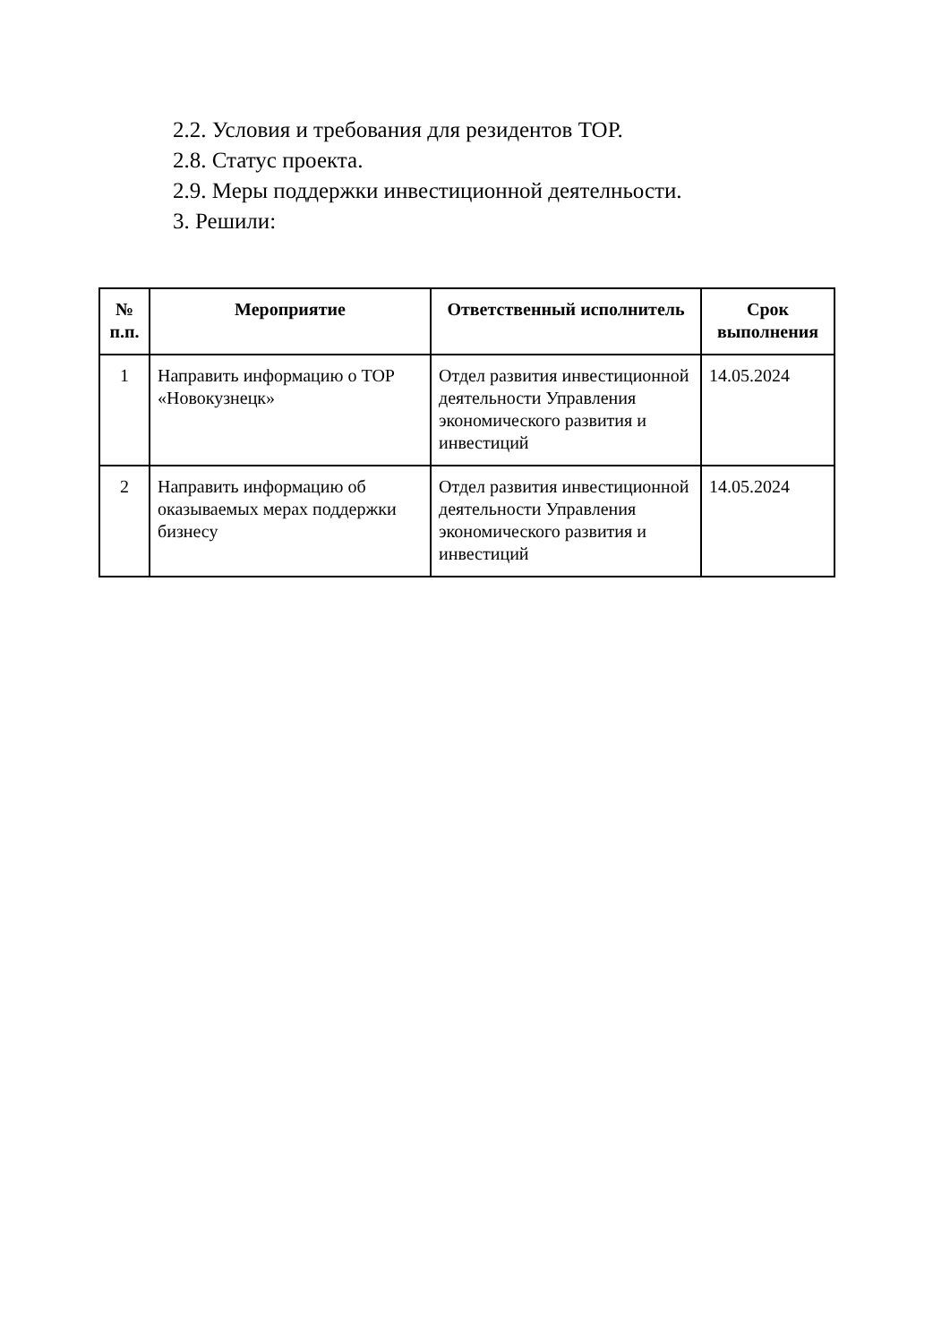2.2. Условия и требования для резидентов ТОР.
2.8. Статус проекта.
2.9. Меры поддержки инвестиционной деятелньости.
3. Решили:
| № п.п. | Мероприятие | Ответственный исполнитель | Срок выполнения |
| --- | --- | --- | --- |
| 1 | Направить информацию о ТОР «Новокузнецк» | Отдел развития инвестиционной деятельности Управления экономического развития и инвестиций | 14.05.2024 |
| 2 | Направить информацию об оказываемых мерах поддержки бизнесу | Отдел развития инвестиционной деятельности Управления экономического развития и инвестиций | 14.05.2024 |